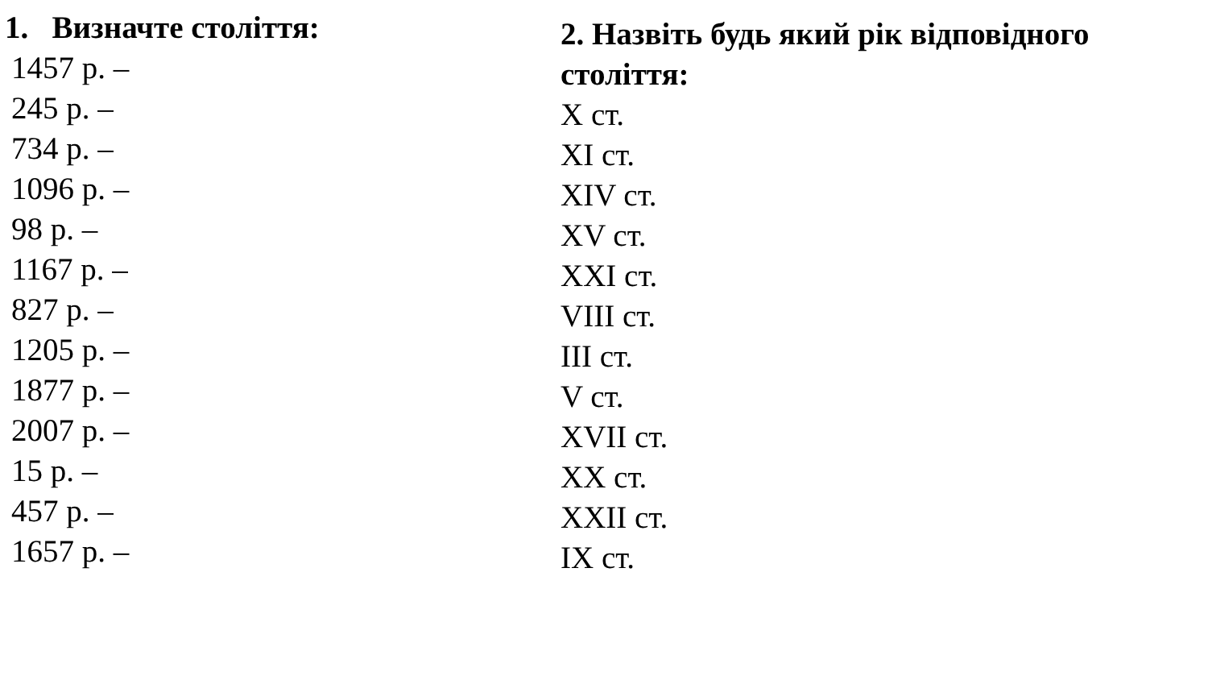1. Визначте століття:
1457 р. –
245 р. –
734 р. –
1096 р. –
98 р. –
1167 р. –
827 р. –
1205 р. –
1877 р. –
2007 р. –
15 р. –
457 р. –
1657 р. –
2. Назвіть будь який рік відповідного століття:
X ст.
XI ст.
XIV ст.
XV ст.
XXI ст.
VIII ст.
III ст.
V ст.
XVII ст.
XX ст.
XXII ст.
IX ст.